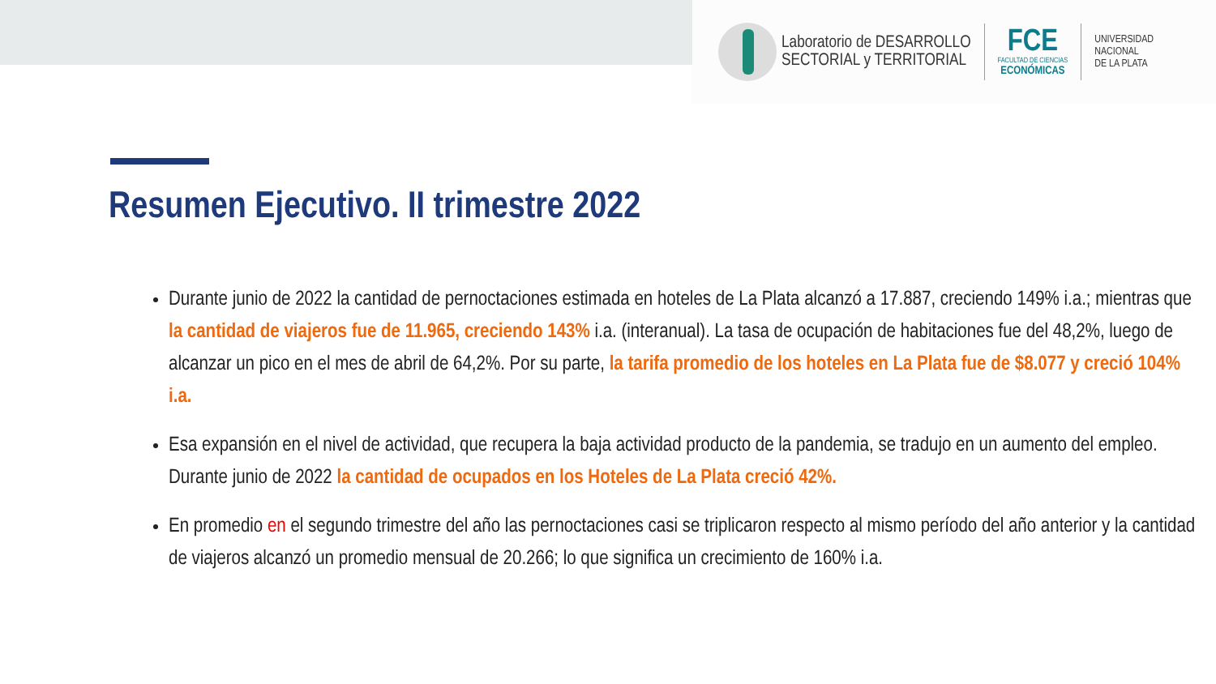Laboratorio de DESARROLLO
SECTORIAL y TERRITORIAL
FCE
FACULTAD DE CIENCIAS
ECONÓMICAS
UNIVERSIDAD
NACIONAL
DE LA PLATA
Resumen Ejecutivo. II trimestre 2022
Durante junio de 2022 la cantidad de pernoctaciones estimada en hoteles de La Plata alcanzó a 17.887, creciendo 149% i.a.; mientras que la cantidad de viajeros fue de 11.965, creciendo 143% i.a. (interanual). La tasa de ocupación de habitaciones fue del 48,2%, luego de alcanzar un pico en el mes de abril de 64,2%. Por su parte, la tarifa promedio de los hoteles en La Plata fue de $8.077 y creció 104% i.a.
Esa expansión en el nivel de actividad, que recupera la baja actividad producto de la pandemia, se tradujo en un aumento del empleo. Durante junio de 2022 la cantidad de ocupados en los Hoteles de La Plata creció 42%.
En promedio en el segundo trimestre del año las pernoctaciones casi se triplicaron respecto al mismo período del año anterior y la cantidad de viajeros alcanzó un promedio mensual de 20.266; lo que significa un crecimiento de 160% i.a.